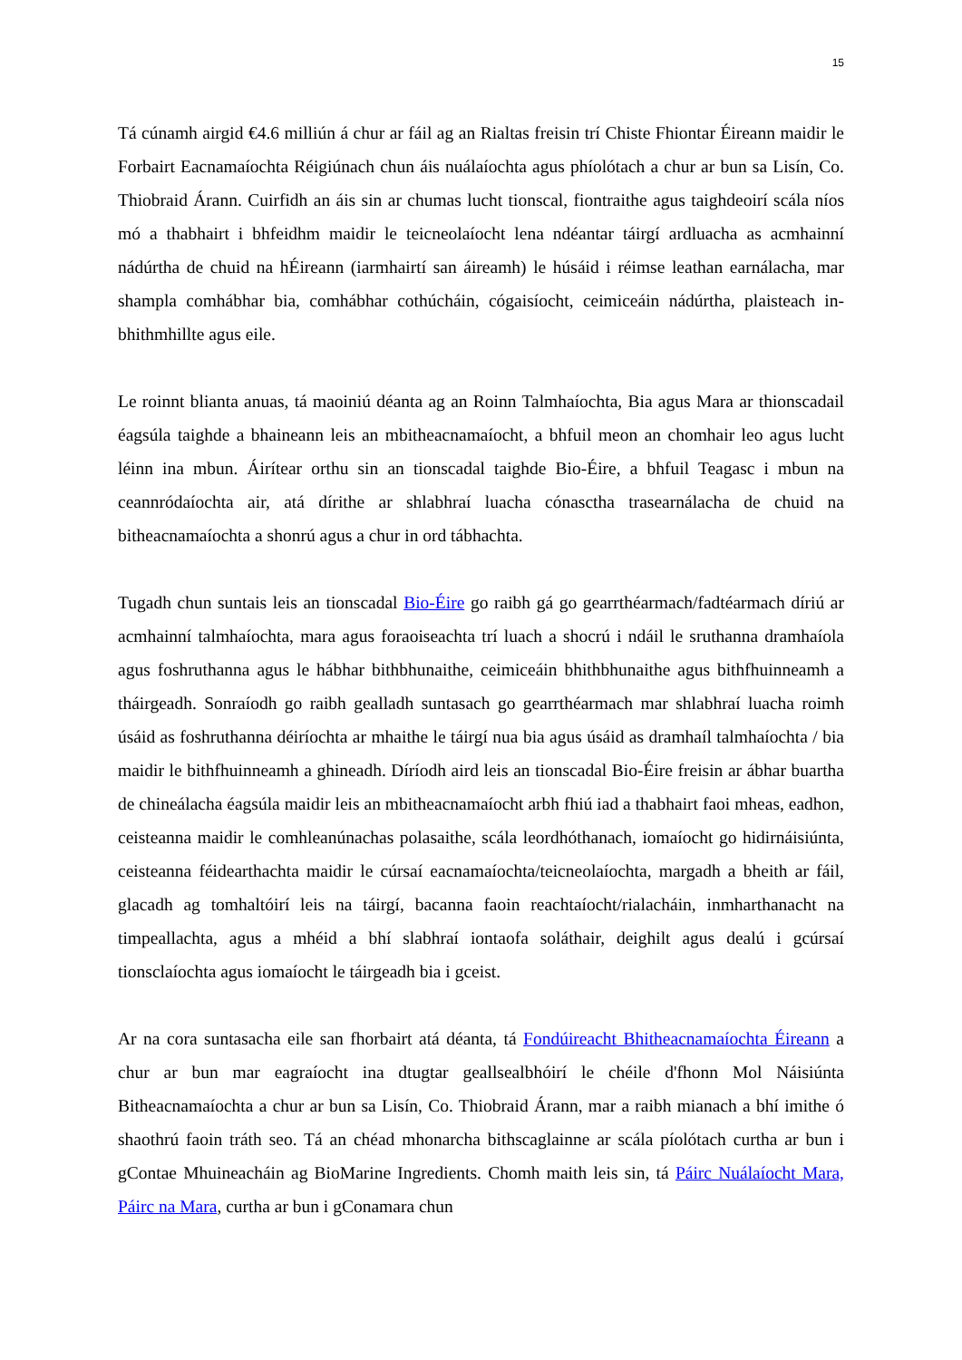15
Tá cúnamh airgid €4.6 milliún á chur ar fáil ag an Rialtas freisin trí Chiste Fhiontar Éireann maidir le Forbairt Eacnamaíochta Réigiúnach chun áis nuálaíochta agus phíolótach a chur ar bun sa Lisín, Co. Thiobraid Árann. Cuirfidh an áis sin ar chumas lucht tionscal, fiontraithe agus taighdeoirí scála níos mó a thabhairt i bhfeidhm maidir le teicneolaíocht lena ndéantar táirgí ardluacha as acmhainní nádúrtha de chuid na hÉireann (iarmhairtí san áireamh) le húsáid i réimse leathan earnálacha, mar shampla comhábhar bia, comhábhar cothúcháin, cógaisíocht, ceimiceáin nádúrtha, plaisteach in-bhithmhillte agus eile.
Le roinnt blianta anuas, tá maoiniú déanta ag an Roinn Talmhaíochta, Bia agus Mara ar thionscadail éagsúla taighde a bhaineann leis an mbitheacnamaíocht, a bhfuil meon an chomhair leo agus lucht léinn ina mbun. Áirítear orthu sin an tionscadal taighde Bio-Éire, a bhfuil Teagasc i mbun na ceannródaíochta air, atá dírithe ar shlabhraí luacha cónasctha trasearnálacha de chuid na bitheacnamaíochta a shonrú agus a chur in ord tábhachta.
Tugadh chun suntais leis an tionscadal Bio-Éire go raibh gá go gearrthéarmach/fadtéarmach díriú ar acmhainní talmhaíochta, mara agus foraoiseachta trí luach a shocrú i ndáil le sruthanna dramhaíola agus foshruthanna agus le hábhar bithbhunaithe, ceimiceáin bhithbhunaithe agus bithfhuinneamh a tháirgeadh. Sonraíodh go raibh gealladh suntasach go gearrthéarmach mar shlabhraí luacha roimh úsáid as foshruthanna déiríochta ar mhaithe le táirgí nua bia agus úsáid as dramhaíl talmhaíochta / bia maidir le bithfhuinneamh a ghineadh. Díríodh aird leis an tionscadal Bio-Éire freisin ar ábhar buartha de chineálacha éagsúla maidir leis an mbitheacnamaíocht arbh fhiú iad a thabhairt faoi mheas, eadhon, ceisteanna maidir le comhleanúnachas polasaithe, scála leordhóthanach, iomaíocht go hidirnáisiúnta, ceisteanna féidearthachta maidir le cúrsaí eacnamaíochta/teicneolaíochta, margadh a bheith ar fáil, glacadh ag tomhaltóirí leis na táirgí, bacanna faoin reachtaíocht/rialacháin, inmharthanacht na timpeallachta, agus a mhéid a bhí slabhraí iontaofa soláthair, deighilt agus dealú i gcúrsaí tionsclaíochta agus iomaíocht le táirgeadh bia i gceist.
Ar na cora suntasacha eile san fhorbairt atá déanta, tá Fondúireacht Bhitheacnamaíochta Éireann a chur ar bun mar eagraíocht ina dtugtar geallsealbhóirí le chéile d'fhonn Mol Náisiúnta Bitheacnamaíochta a chur ar bun sa Lisín, Co. Thiobraid Árann, mar a raibh mianach a bhí imithe ó shaothrú faoin tráth seo. Tá an chéad mhonarcha bithscaglainne ar scála píolótach curtha ar bun i gContae Mhuineacháin ag BioMarine Ingredients. Chomh maith leis sin, tá Páirc Nuálaíocht Mara, Páirc na Mara, curtha ar bun i gConamara chun